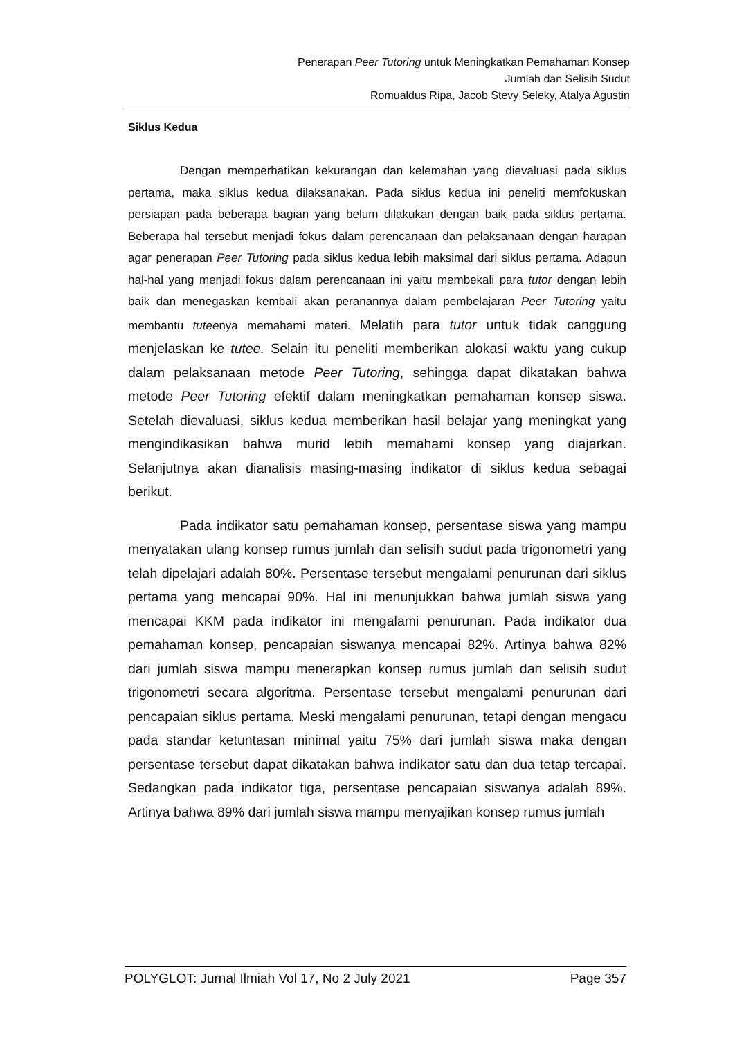Penerapan Peer Tutoring untuk Meningkatkan Pemahaman Konsep
Jumlah dan Selisih Sudut
Romualdus Ripa, Jacob Stevy Seleky, Atalya Agustin
Siklus Kedua
Dengan memperhatikan kekurangan dan kelemahan yang dievaluasi pada siklus pertama, maka siklus kedua dilaksanakan. Pada siklus kedua ini peneliti memfokuskan persiapan pada beberapa bagian yang belum dilakukan dengan baik pada siklus pertama. Beberapa hal tersebut menjadi fokus dalam perencanaan dan pelaksanaan dengan harapan agar penerapan Peer Tutoring pada siklus kedua lebih maksimal dari siklus pertama. Adapun hal-hal yang menjadi fokus dalam perencanaan ini yaitu membekali para tutor dengan lebih baik dan menegaskan kembali akan peranannya dalam pembelajaran Peer Tutoring yaitu membantu tuteenya memahami materi. Melatih para tutor untuk tidak canggung menjelaskan ke tutee. Selain itu peneliti memberikan alokasi waktu yang cukup dalam pelaksanaan metode Peer Tutoring, sehingga dapat dikatakan bahwa metode Peer Tutoring efektif dalam meningkatkan pemahaman konsep siswa. Setelah dievaluasi, siklus kedua memberikan hasil belajar yang meningkat yang mengindikasikan bahwa murid lebih memahami konsep yang diajarkan. Selanjutnya akan dianalisis masing-masing indikator di siklus kedua sebagai berikut.
Pada indikator satu pemahaman konsep, persentase siswa yang mampu menyatakan ulang konsep rumus jumlah dan selisih sudut pada trigonometri yang telah dipelajari adalah 80%. Persentase tersebut mengalami penurunan dari siklus pertama yang mencapai 90%. Hal ini menunjukkan bahwa jumlah siswa yang mencapai KKM pada indikator ini mengalami penurunan. Pada indikator dua pemahaman konsep, pencapaian siswanya mencapai 82%. Artinya bahwa 82% dari jumlah siswa mampu menerapkan konsep rumus jumlah dan selisih sudut trigonometri secara algoritma. Persentase tersebut mengalami penurunan dari pencapaian siklus pertama. Meski mengalami penurunan, tetapi dengan mengacu pada standar ketuntasan minimal yaitu 75% dari jumlah siswa maka dengan persentase tersebut dapat dikatakan bahwa indikator satu dan dua tetap tercapai. Sedangkan pada indikator tiga, persentase pencapaian siswanya adalah 89%. Artinya bahwa 89% dari jumlah siswa mampu menyajikan konsep rumus jumlah
POLYGLOT: Jurnal Ilmiah Vol 17, No 2 July 2021 Page 357